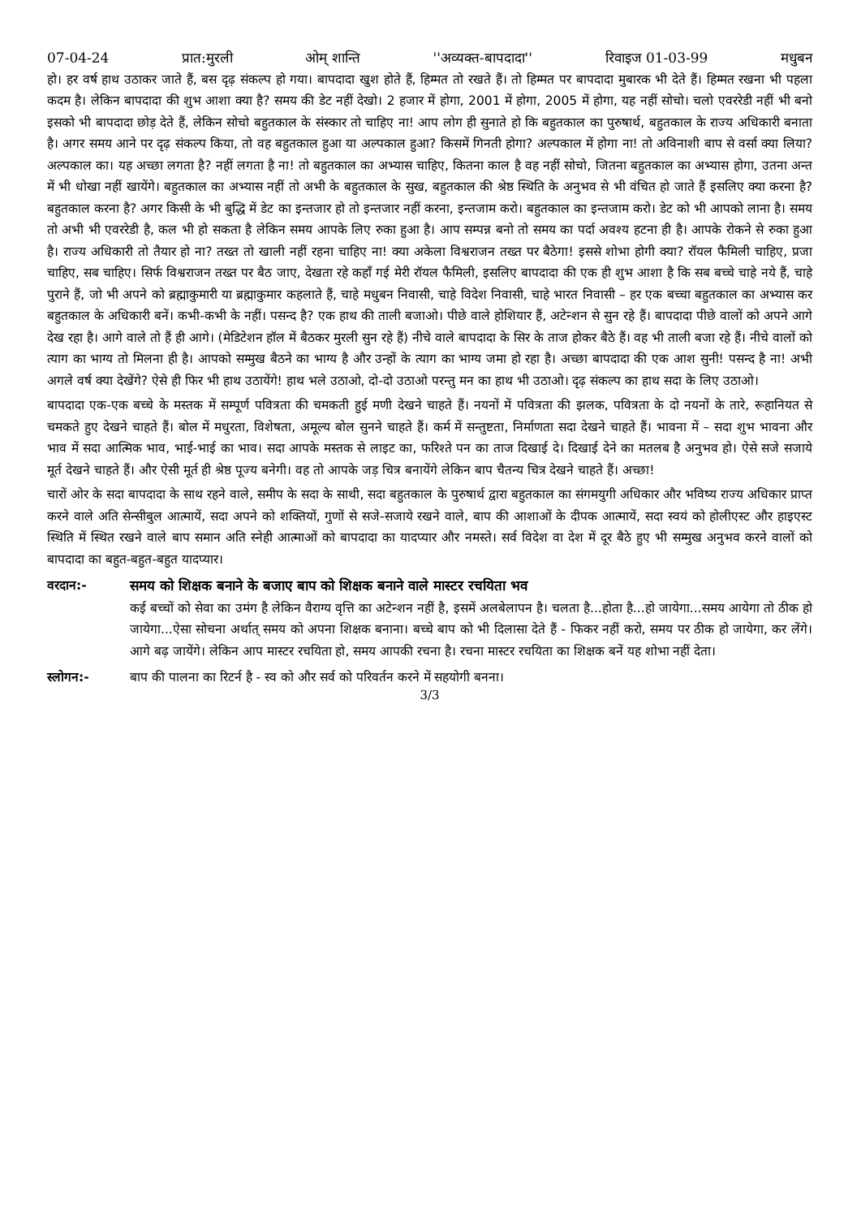07-04-24 प्रात:मुरली ओम् शान्ति ''अव्यक्त-बापदादा'' रिवाइज 01-03-99 मधुबन
हो। हर वर्ष हाथ उठाकर जाते हैं, बस दृढ़ संकल्प हो गया। बापदादा खुश होते हैं, हिम्मत तो रखते हैं। तो हिम्मत पर बापदादा मुबारक भी देते हैं। हिम्मत रखना भी पहला कदम है। लेकिन बापदादा की शुभ आशा क्या है? समय की डेट नहीं देखो। 2 हजार में होगा, 2001 में होगा, 2005 में होगा, यह नहीं सोचो। चलो एवररेडी नहीं भी बनो इसको भी बापदादा छोड़ देते हैं, लेकिन सोचो बहुतकाल के संस्कार तो चाहिए ना! आप लोग ही सुनाते हो कि बहुतकाल का पुरुषार्थ, बहुतकाल के राज्य अधिकारी बनाता है। अगर समय आने पर दृढ़ संकल्प किया, तो वह बहुतकाल हुआ या अल्पकाल हुआ? किसमें गिनती होगा? अल्पकाल में होगा ना! तो अविनाशी बाप से वर्सा क्या लिया? अल्पकाल का। यह अच्छा लगता है? नहीं लगता है ना! तो बहुतकाल का अभ्यास चाहिए, कितना काल है वह नहीं सोचो, जितना बहुतकाल का अभ्यास होगा, उतना अन्त में भी धोखा नहीं खायेंगे। बहुतकाल का अभ्यास नहीं तो अभी के बहुतकाल के सुख, बहुतकाल की श्रेष्ठ स्थिति के अनुभव से भी वंचित हो जाते हैं इसलिए क्या करना है? बहुतकाल करना है? अगर किसी के भी बुद्धि में डेट का इन्तजार हो तो इन्तजार नहीं करना, इन्तजाम करो। बहुतकाल का इन्तजाम करो। डेट को भी आपको लाना है। समय तो अभी भी एवररेडी है, कल भी हो सकता है लेकिन समय आपके लिए रुका हुआ है। आप सम्पन्न बनो तो समय का पर्दा अवश्य हटना ही है। आपके रोकने से रुका हुआ है। राज्य अधिकारी तो तैयार हो ना? तख्त तो खाली नहीं रहना चाहिए ना! क्या अकेला विश्वराजन तख्त पर बैठेगा! इससे शोभा होगी क्या? रॉयल फैमिली चाहिए, प्रजा चाहिए, सब चाहिए। सिर्फ विश्वराजन तख्त पर बैठ जाए, देखता रहे कहाँ गई मेरी रॉयल फैमिली, इसलिए बापदादा की एक ही शुभ आशा है कि सब बच्चे चाहे नये हैं, चाहे पुराने हैं, जो भी अपने को ब्रह्माकुमारी या ब्रह्माकुमार कहलाते हैं, चाहे मधुबन निवासी, चाहे विदेश निवासी, चाहे भारत निवासी – हर एक बच्चा बहुतकाल का अभ्यास कर बहुतकाल के अधिकारी बनें। कभी-कभी के नहीं। पसन्द है? एक हाथ की ताली बजाओ। पीछे वाले होशियार हैं, अटेन्शन से सुन रहे हैं। बापदादा पीछे वालों को अपने आगे देख रहा है। आगे वाले तो हैं ही आगे। (मेडिटेशन हॉल में बैठकर मुरली सुन रहे हैं) नीचे वाले बापदादा के सिर के ताज होकर बैठे हैं। वह भी ताली बजा रहे हैं। नीचे वालों को त्याग का भाग्य तो मिलना ही है। आपको सम्मुख बैठने का भाग्य है और उन्हों के त्याग का भाग्य जमा हो रहा है। अच्छा बापदादा की एक आश सुनी! पसन्द है ना! अभी अगले वर्ष क्या देखेंगे? ऐसे ही फिर भी हाथ उठायेंगे! हाथ भले उठाओ, दो-दो उठाओ परन्तु मन का हाथ भी उठाओ। दृढ़ संकल्प का हाथ सदा के लिए उठाओ।
बापदादा एक-एक बच्चे के मस्तक में सम्पूर्ण पवित्रता की चमकती हुई मणी देखने चाहते हैं। नयनों में पवित्रता की झलक, पवित्रता के दो नयनों के तारे, रूहानियत से चमकते हुए देखने चाहते हैं। बोल में मधुरता, विशेषता, अमूल्य बोल सुनने चाहते हैं। कर्म में सन्तुष्टता, निर्माणता सदा देखने चाहते हैं। भावना में – सदा शुभ भावना और भाव में सदा आत्मिक भाव, भाई-भाई का भाव। सदा आपके मस्तक से लाइट का, फरिश्ते पन का ताज दिखाई दे। दिखाई देने का मतलब है अनुभव हो। ऐसे सजे सजाये मूर्त देखने चाहते हैं। और ऐसी मूर्त ही श्रेष्ठ पूज्य बनेगी। वह तो आपके जड़ चित्र बनायेंगे लेकिन बाप चैतन्य चित्र देखने चाहते हैं। अच्छा!
चारों ओर के सदा बापदादा के साथ रहने वाले, समीप के सदा के साथी, सदा बहुतकाल के पुरुषार्थ द्वारा बहुतकाल का संगमयुगी अधिकार और भविष्य राज्य अधिकार प्राप्त करने वाले अति सेन्सीबुल आत्मायें, सदा अपने को शक्तियों, गुणों से सजे-सजाये रखने वाले, बाप की आशाओं के दीपक आत्मायें, सदा स्वयं को होलीएस्ट और हाइएस्ट स्थिति में स्थित रखने वाले बाप समान अति स्नेही आत्माओं को बापदादा का यादप्यार और नमस्ते। सर्व विदेश वा देश में दूर बैठे हुए भी सम्मुख अनुभव करने वालों को बापदादा का बहुत-बहुत-बहुत यादप्यार।
वरदान:- समय को शिक्षक बनाने के बजाए बाप को शिक्षक बनाने वाले मास्टर रचयिता भव
कई बच्चों को सेवा का उमंग है लेकिन वैराग्य वृत्ति का अटेन्शन नहीं है, इसमें अलबेलापन है। चलता है...होता है...हो जायेगा...समय आयेगा तो ठीक हो जायेगा...ऐसा सोचना अर्थात् समय को अपना शिक्षक बनाना। बच्चे बाप को भी दिलासा देते हैं - फिकर नहीं करो, समय पर ठीक हो जायेगा, कर लेंगे। आगे बढ़ जायेंगे। लेकिन आप मास्टर रचयिता हो, समय आपकी रचना है। रचना मास्टर रचयिता का शिक्षक बनें यह शोभा नहीं देता।
स्लोगन:- बाप की पालना का रिटर्न है - स्व को और सर्व को परिवर्तन करने में सहयोगी बनना।
3/3